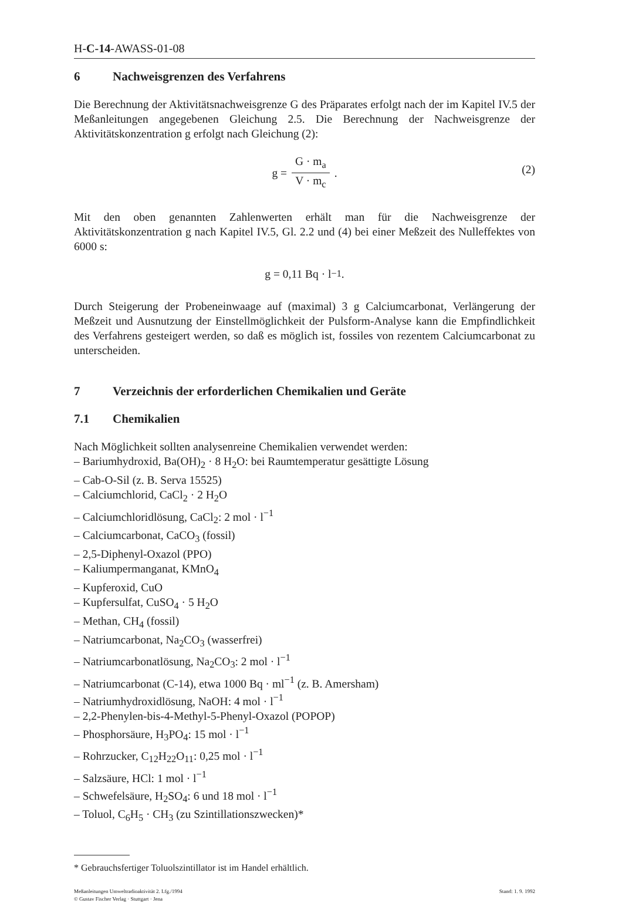H-C-14-AWASS-01-08
6 Nachweisgrenzen des Verfahrens
Die Berechnung der Aktivitätsnachweisgrenze G des Präparates erfolgt nach der im Kapitel IV.5 der Meßanleitungen angegebenen Gleichung 2.5. Die Berechnung der Nachweisgrenze der Aktivitätskonzentration g erfolgt nach Gleichung (2):
g =
G · m<sub>a</sub>
V · m<sub>c</sub>
.
(2)
Mit den oben genannten Zahlenwerten erhält man für die Nachweisgrenze der Aktivitätskonzentration g nach Kapitel IV.5, Gl. 2.2 und (4) bei einer Meßzeit des Nulleffektes von 6000 s:
g = 0,11 Bq · l<sup>−1</sup>.
Durch Steigerung der Probeneinwaage auf (maximal) 3 g Calciumcarbonat, Verlängerung der Meßzeit und Ausnutzung der Einstellmöglichkeit der Pulsform-Analyse kann die Empfindlichkeit des Verfahrens gesteigert werden, so daß es möglich ist, fossiles von rezentem Calciumcarbonat zu unterscheiden.
7 Verzeichnis der erforderlichen Chemikalien und Geräte
7.1 Chemikalien
Nach Möglichkeit sollten analysenreine Chemikalien verwendet werden:
– Bariumhydroxid, Ba(OH)<sub>2</sub> · 8 H<sub>2</sub>O: bei Raumtemperatur gesättigte Lösung
– Cab-O-Sil (z. B. Serva 15525)
– Calciumchlorid, CaCl<sub>2</sub> · 2 H<sub>2</sub>O
– Calciumchloridlösung, CaCl<sub>2</sub>: 2 mol · l<sup>−1</sup>
– Calciumcarbonat, CaCO<sub>3</sub> (fossil)
– 2,5-Diphenyl-Oxazol (PPO)
– Kaliumpermanganat, KMnO<sub>4</sub>
– Kupferoxid, CuO
– Kupfersulfat, CuSO<sub>4</sub> · 5 H<sub>2</sub>O
– Methan, CH<sub>4</sub> (fossil)
– Natriumcarbonat, Na<sub>2</sub>CO<sub>3</sub> (wasserfrei)
– Natriumcarbonatlösung, Na<sub>2</sub>CO<sub>3</sub>: 2 mol · l<sup>−1</sup>
– Natriumcarbonat (C-14), etwa 1000 Bq · ml<sup>−1</sup> (z. B. Amersham)
– Natriumhydroxidlösung, NaOH: 4 mol · l<sup>−1</sup>
– 2,2-Phenylen-bis-4-Methyl-5-Phenyl-Oxazol (POPOP)
– Phosphorsäure, H<sub>3</sub>PO<sub>4</sub>: 15 mol · l<sup>−1</sup>
– Rohrzucker, C<sub>12</sub>H<sub>22</sub>O<sub>11</sub>: 0,25 mol · l<sup>−1</sup>
– Salzsäure, HCl: 1 mol · l<sup>−1</sup>
– Schwefelsäure, H<sub>2</sub>SO<sub>4</sub>: 6 und 18 mol · l<sup>−1</sup>
– Toluol, C<sub>6</sub>H<sub>5</sub> · CH<sub>3</sub> (zu Szintillationszwecken)*
* Gebrauchsfertiger Toluolszintillator ist im Handel erhältlich.
Meßanleitungen Umweltradioaktivität 2. Lfg./1994
© Gustav Fischer Verlag · Stuttgart · Jena
Stand: 1. 9. 1992